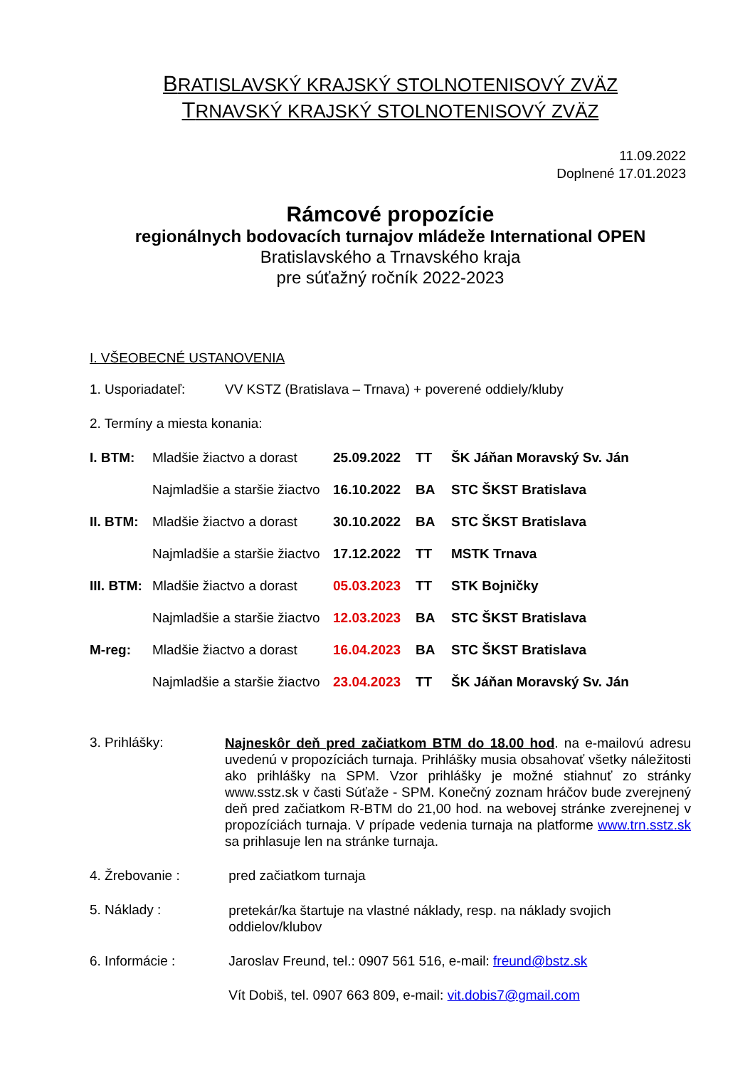BRATISLAVSKÝ KRAJSKÝ STOLNOTENISOVÝ ZVÄZ
TRNAVSKÝ KRAJSKÝ STOLNOTENISOVÝ ZVÄZ
11.09.2022
Doplnené 17.01.2023
Rámcové propozície
regionálnych bodovacích turnajov mládeže International OPEN
Bratislavského a Trnavského kraja
pre súťažný ročník 2022-2023
I. VŠEOBECNÉ USTANOVENIA
1. Usporiadateľ: VV KSTZ (Bratislava – Trnava) + poverené oddiely/kluby
2. Termíny a miesta konania:
| I. BTM: | Mladšie žiactvo a dorast | 25.09.2022 | TT | ŠK Jáňan Moravský Sv. Ján |
| | Najmladšie a staršie žiactvo | 16.10.2022 | BA | STC ŠKST Bratislava |
| II. BTM: | Mladšie žiactvo a dorast | 30.10.2022 | BA | STC ŠKST Bratislava |
| | Najmladšie a staršie žiactvo | 17.12.2022 | TT | MSTK Trnava |
| III. BTM: | Mladšie žiactvo a dorast | 05.03.2023 | TT | STK Bojničky |
| | Najmladšie a staršie žiactvo | 12.03.2023 | BA | STC ŠKST Bratislava |
| M-reg: | Mladšie žiactvo a dorast | 16.04.2023 | BA | STC ŠKST Bratislava |
| | Najmladšie a staršie žiactvo | 23.04.2023 | TT | ŠK Jáňan Moravský Sv. Ján |
3. Prihlášky:
Najneskôr deň pred začiatkom BTM do 18.00 hod. na e-mailovú adresu uvedenú v propozíciách turnaja. Prihlášky musia obsahovať všetky náležitosti ako prihlášky na SPM. Vzor prihlášky je možné stiahnuť zo stránky www.sstz.sk v časti Súťaže - SPM. Konečný zoznam hráčov bude zverejnený deň pred začiatkom R-BTM do 21,00 hod. na webovej stránke zverejnenej v propozíciách turnaja. V prípade vedenia turnaja na platforme www.trn.sstz.sk sa prihlasuje len na stránke turnaja.
4. Žrebovanie : pred začiatkom turnaja
5. Náklady :
pretekár/ka štartuje na vlastné náklady, resp. na náklady svojich
oddielov/klubov
6. Informácie : Jaroslav Freund, tel.: 0907 561 516, e-mail: freund@bstz.sk
Vít Dobiš, tel. 0907 663 809, e-mail: vit.dobis7@gmail.com